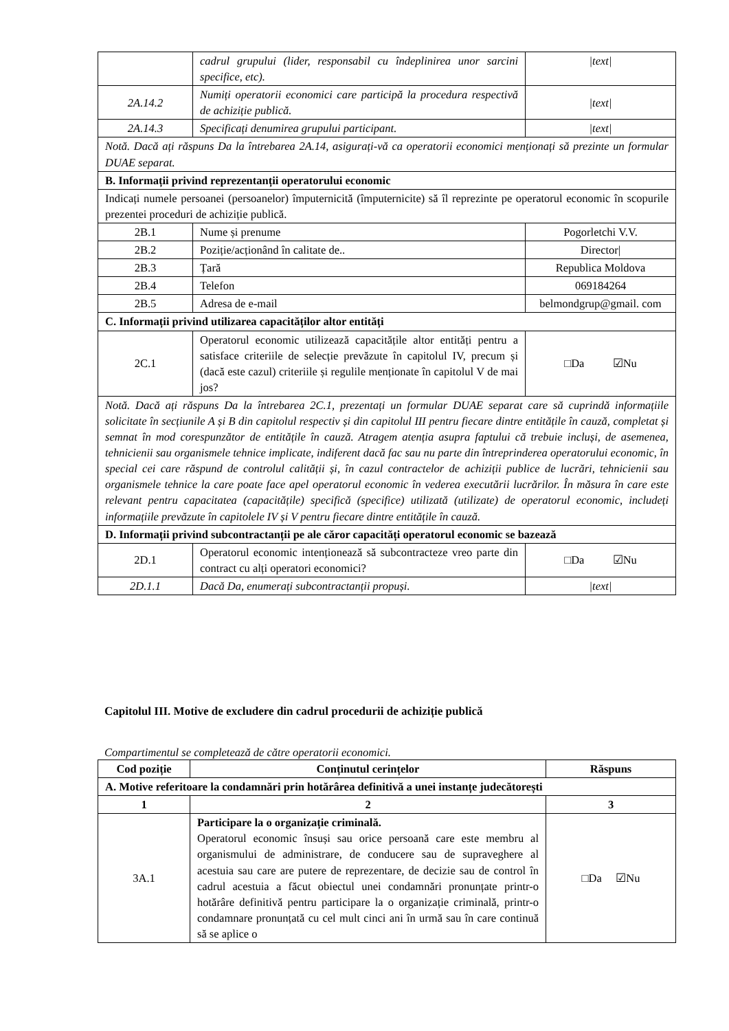| | cadrul grupului (lider, responsabil cu îndeplinirea unor sarcini specifice, etc). | /text/ |
| 2A.14.2 | Numiți operatorii economici care participă la procedura respectivă de achiziție publică. | /text/ |
| 2A.14.3 | Specificați denumirea grupului participant. | /text/ |
| Notă. Dacă ați răspuns Da la întrebarea 2A.14, asigurați-vă ca operatorii economici menționați să prezinte un formular DUAE separat. | | |
| B. Informații privind reprezentanții operatorului economic | | |
| Indicați numele persoanei (persoanelor) împuternicită (împuternicite) să îl reprezinte pe operatorul economic în scopurile prezentei proceduri de achiziție publică. | | |
| 2B.1 | Nume și prenume | Pogorletchi V.V. |
| 2B.2 | Poziție/acționând în calitate de.. | Director/ |
| 2B.3 | Țară | Republica Moldova |
| 2B.4 | Telefon | 069184264 |
| 2B.5 | Adresa de e-mail | belmondgrup@gmail. com |
| C. Informații privind utilizarea capacităților altor entități | | |
| 2C.1 | Operatorul economic utilizează capacitățile altor entități pentru a satisface criteriile de selecție prevăzute în capitolul IV, precum și (dacă este cazul) criteriile și regulile menționate în capitolul V de mai jos? | □Da ☑Nu |
| Notă. Dacă ați răspuns Da la întrebarea 2C.1, prezentați un formular DUAE separat care să cuprindă informațiile solicitate în secțiunile A și B din capitolul respectiv și din capitolul III pentru fiecare dintre entitățile în cauză, completat și semnat în mod corespunzător de entitățile în cauză. Atragem atenția asupra faptului că trebuie incluși, de asemenea, tehnicienii sau organismele tehnice implicate, indiferent dacă fac sau nu parte din întreprinderea operatorului economic, în special cei care răspund de controlul calității și, în cazul contractelor de achiziții publice de lucrări, tehnicienii sau organismele tehnice la care poate face apel operatorul economic în vederea executării lucrărilor. În măsura în care este relevant pentru capacitatea (capacitățile) specifică (specifice) utilizată (utilizate) de operatorul economic, includeți informațiile prevăzute în capitolele IV și V pentru fiecare dintre entitățile în cauză. | | |
| D. Informații privind subcontractanții pe ale căror capacități operatorul economic se bazează | | |
| 2D.1 | Operatorul economic intenționează să subcontracteze vreo parte din contract cu alți operatori economici? | □Da ☑Nu |
| 2D.1.1 | Dacă Da, enumerați subcontractanții propuși. | /text/ |
Capitolul III. Motive de excludere din cadrul procedurii de achiziție publică
Compartimentul se completează de către operatorii economici.
| Cod poziție | Conținutul cerințelor | Răspuns |
| --- | --- | --- |
| A. Motive referitoare la condamnări prin hotărârea definitivă a unei instanțe judecătorești | | |
| 1 | 2 | 3 |
| 3A.1 | Participare la o organizație criminală. Operatorul economic însuși sau orice persoană care este membru al organismului de administrare, de conducere sau de supraveghere al acestuia sau care are putere de reprezentare, de decizie sau de control în cadrul acestuia a făcut obiectul unei condamnări pronunțate printr-o hotărâre definitivă pentru participare la o organizație criminală, printr-o condamnare pronunțată cu cel mult cinci ani în urmă sau în care continuă să se aplice o | □Da ☑Nu |